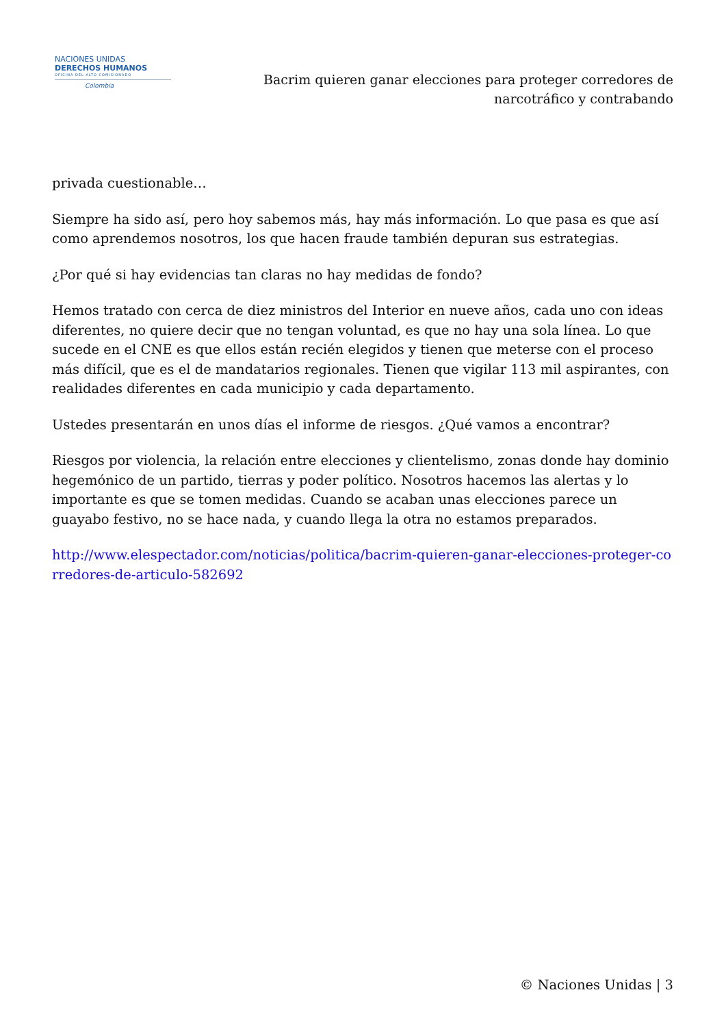NACIONES UNIDAS
DERECHOS HUMANOS
OFICINA DEL ALTO COMISIONADO
Colombia
Bacrim quieren ganar elecciones para proteger corredores de narcotráfico y contrabando
privada cuestionable…
Siempre ha sido así, pero hoy sabemos más, hay más información. Lo que pasa es que así como aprendemos nosotros, los que hacen fraude también depuran sus estrategias.
¿Por qué si hay evidencias tan claras no hay medidas de fondo?
Hemos tratado con cerca de diez ministros del Interior en nueve años, cada uno con ideas diferentes, no quiere decir que no tengan voluntad, es que no hay una sola línea. Lo que sucede en el CNE es que ellos están recién elegidos y tienen que meterse con el proceso más difícil, que es el de mandatarios regionales. Tienen que vigilar 113 mil aspirantes, con realidades diferentes en cada municipio y cada departamento.
Ustedes presentarán en unos días el informe de riesgos. ¿Qué vamos a encontrar?
Riesgos por violencia, la relación entre elecciones y clientelismo, zonas donde hay dominio hegemónico de un partido, tierras y poder político. Nosotros hacemos las alertas y lo importante es que se tomen medidas. Cuando se acaban unas elecciones parece un guayabo festivo, no se hace nada, y cuando llega la otra no estamos preparados.
http://www.elespectador.com/noticias/politica/bacrim-quieren-ganar-elecciones-proteger-corredores-de-articulo-582692
© Naciones Unidas | 3